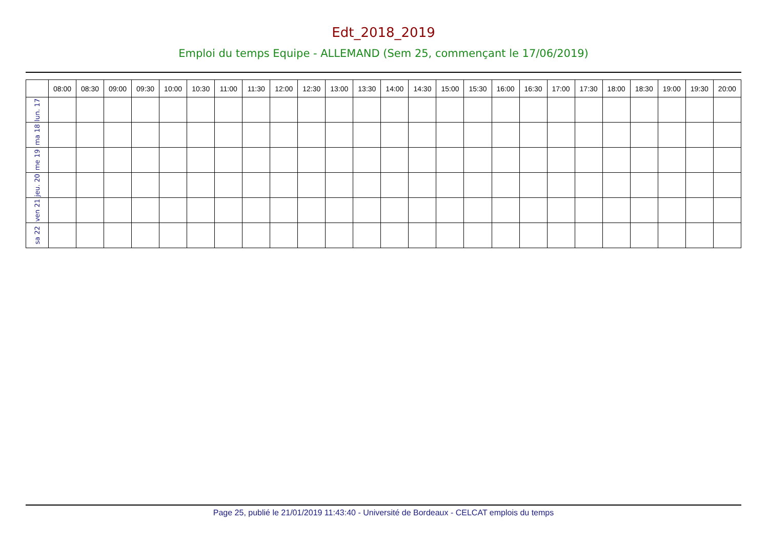Edt_2018_2019
Emploi du temps Equipe - ALLEMAND (Sem 25, commençant le 17/06/2019)
| | 08:00 | 08:30 | 09:00 | 09:30 | 10:00 | 10:30 | 11:00 | 11:30 | 12:00 | 12:30 | 13:00 | 13:30 | 14:00 | 14:30 | 15:00 | 15:30 | 16:00 | 16:30 | 17:00 | 17:30 | 18:00 | 18:30 | 19:00 | 19:30 | 20:00 |
| --- | --- | --- | --- | --- | --- | --- | --- | --- | --- | --- | --- | --- | --- | --- | --- | --- | --- | --- | --- | --- | --- | --- | --- | --- | --- |
| lun. 17 | | | | | | | | | | | | | | | | | | | | | | | | | |
| ma 18 | | | | | | | | | | | | | | | | | | | | | | | | | |
| me 19 | | | | | | | | | | | | | | | | | | | | | | | | | |
| jeu. 20 | | | | | | | | | | | | | | | | | | | | | | | | | |
| ven 21 | | | | | | | | | | | | | | | | | | | | | | | | | |
| sa 22 | | | | | | | | | | | | | | | | | | | | | | | | | |
Page 25, publié le 21/01/2019 11:43:40 - Université de Bordeaux - CELCAT emplois du temps